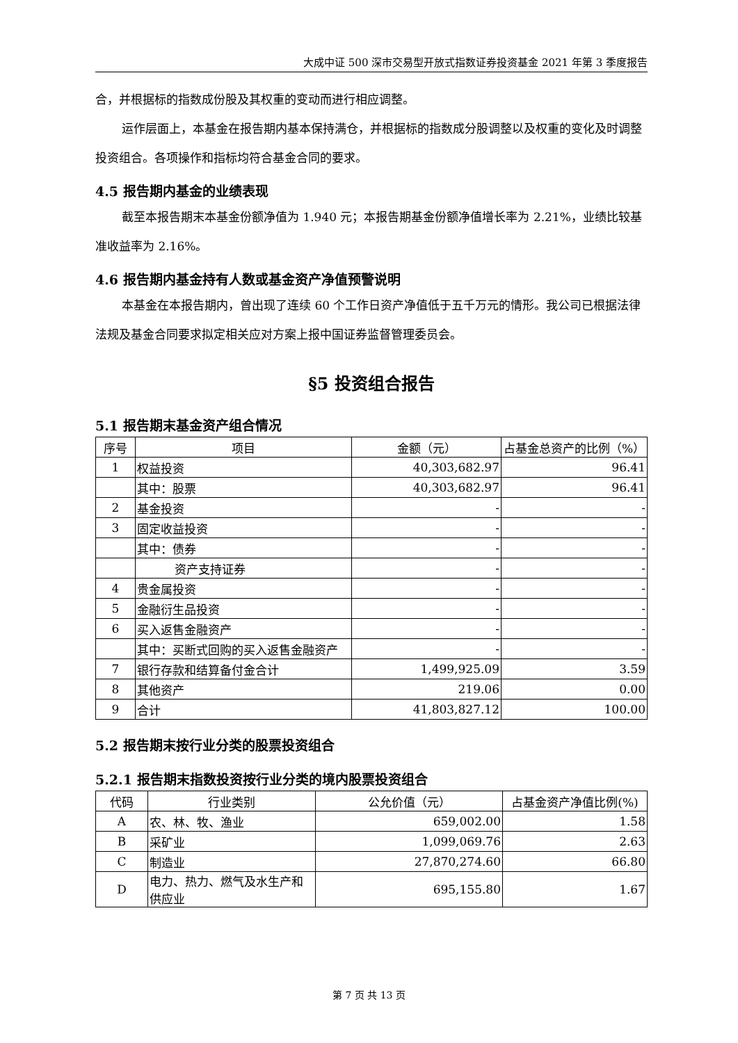大成中证 500 深市交易型开放式指数证券投资基金 2021 年第 3 季度报告
合，并根据标的指数成份股及其权重的变动而进行相应调整。
运作层面上，本基金在报告期内基本保持满仓，并根据标的指数成分股调整以及权重的变化及时调整投资组合。各项操作和指标均符合基金合同的要求。
4.5 报告期内基金的业绩表现
截至本报告期末本基金份额净值为 1.940 元；本报告期基金份额净值增长率为 2.21%，业绩比较基准收益率为 2.16%。
4.6 报告期内基金持有人数或基金资产净值预警说明
本基金在本报告期内，曾出现了连续 60 个工作日资产净值低于五千万元的情形。我公司已根据法律法规及基金合同要求拟定相关应对方案上报中国证券监督管理委员会。
§5 投资组合报告
5.1 报告期末基金资产组合情况
| 序号 | 项目 | 金额（元） | 占基金总资产的比例（%） |
| --- | --- | --- | --- |
| 1 | 权益投资 | 40,303,682.97 | 96.41 |
| | 其中：股票 | 40,303,682.97 | 96.41 |
| 2 | 基金投资 | - | - |
| 3 | 固定收益投资 | - | - |
| | 其中：债券 | - | - |
| | 资产支持证券 | - | - |
| 4 | 贵金属投资 | - | - |
| 5 | 金融衍生品投资 | - | - |
| 6 | 买入返售金融资产 | - | - |
| | 其中：买断式回购的买入返售金融资产 | - | - |
| 7 | 银行存款和结算备付金合计 | 1,499,925.09 | 3.59 |
| 8 | 其他资产 | 219.06 | 0.00 |
| 9 | 合计 | 41,803,827.12 | 100.00 |
5.2 报告期末按行业分类的股票投资组合
5.2.1 报告期末指数投资按行业分类的境内股票投资组合
| 代码 | 行业类别 | 公允价值（元） | 占基金资产净值比例(%) |
| --- | --- | --- | --- |
| A | 农、林、牧、渔业 | 659,002.00 | 1.58 |
| B | 采矿业 | 1,099,069.76 | 2.63 |
| C | 制造业 | 27,870,274.60 | 66.80 |
| D | 电力、热力、燃气及水生产和供应业 | 695,155.80 | 1.67 |
第 7 页 共 13 页